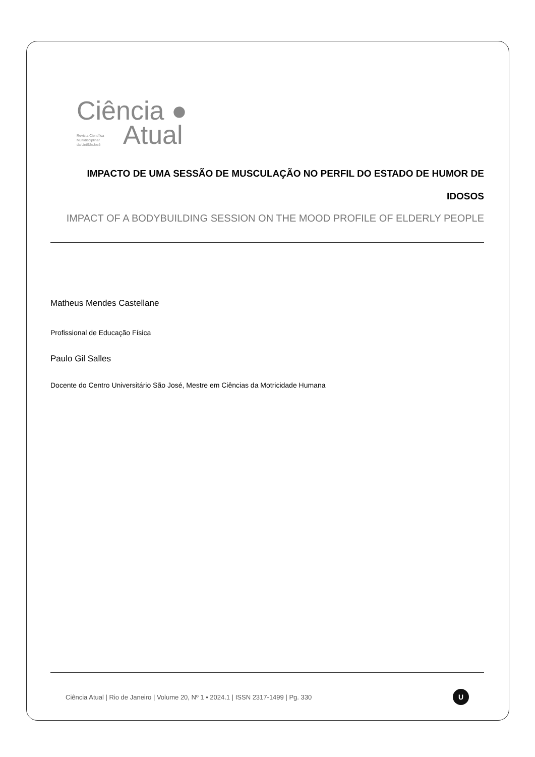Ciência ●
Revista Científica
Multidisciplinar
da UniSãoJosé
Atual
IMPACTO DE UMA SESSÃO DE MUSCULAÇÃO NO PERFIL DO ESTADO DE HUMOR DE IDOSOS
IMPACT OF A BODYBUILDING SESSION ON THE MOOD PROFILE OF ELDERLY PEOPLE
Matheus Mendes Castellane
Profissional de Educação Física
Paulo Gil Salles
Docente do Centro Universitário São José, Mestre em Ciências da Motricidade Humana
Ciência Atual | Rio de Janeiro | Volume 20, Nº 1 • 2024.1 | ISSN 2317-1499 | Pg. 330
U